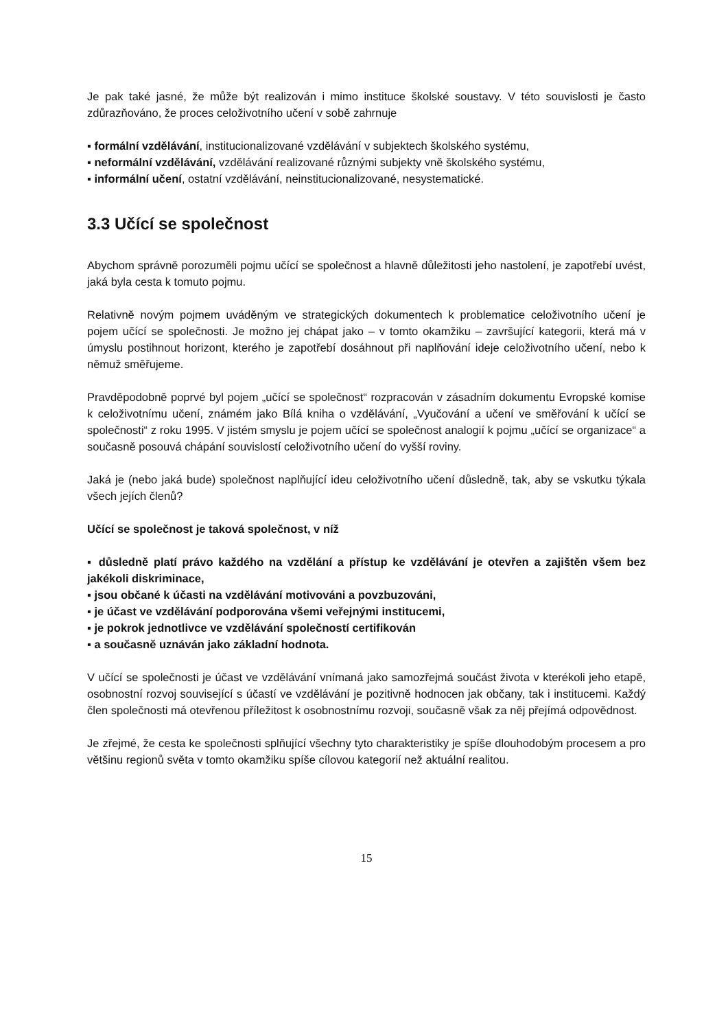Je pak také jasné, že může být realizován i mimo instituce školské soustavy. V této souvislosti je často zdůrazňováno, že proces celoživotního učení v sobě zahrnuje
▪ formální vzdělávání, institucionalizované vzdělávání v subjektech školského systému,
▪ neformální vzdělávání, vzdělávání realizované různými subjekty vně školského systému,
▪ informální učení, ostatní vzdělávání, neinstitucionalizované, nesystematické.
3.3 Učící se společnost
Abychom správně porozuměli pojmu učící se společnost a hlavně důležitosti jeho nastolení, je zapotřebí uvést, jaká byla cesta k tomuto pojmu.
Relativně novým pojmem uváděným ve strategických dokumentech k problematice celoživotního učení je pojem učící se společnosti. Je možno jej chápat jako – v tomto okamžiku – završující kategorii, která má v úmyslu postihnout horizont, kterého je zapotřebí dosáhnout při naplňování ideje celoživotního učení, nebo k němuž směřujeme.
Pravděpodobně poprvé byl pojem „učící se společnost“ rozpracován v zásadním dokumentu Evropské komise k celoživotnímu učení, známém jako Bílá kniha o vzdělávání, „Vyučování a učení ve směřování k učící se společnosti“ z roku 1995. V jistém smyslu je pojem učící se společnost analogií k pojmu „učící se organizace“ a současně posouvá chápání souvislostí celoživotního učení do vyšší roviny.
Jaká je (nebo jaká bude) společnost naplňující ideu celoživotního učení důsledně, tak, aby se vskutku týkala všech jejích členů?
Učící se společnost je taková společnost, v níž
▪ důsledně platí právo každého na vzdělání a přístup ke vzdělávání je otevřen a zajištěn všem bez jakékoli diskriminace,
▪ jsou občané k účasti na vzdělávání motivováni a povzbuzováni,
▪ je účast ve vzdělávání podporována všemi veřejnými institucemi,
▪ je pokrok jednotlivce ve vzdělávání společností certifikován
▪ a současně uznáván jako základní hodnota.
V učící se společnosti je účast ve vzdělávání vnímaná jako samozřejmá součást života v kterékoli jeho etapě, osobnostní rozvoj související s účastí ve vzdělávání je pozitivně hodnocen jak občany, tak i institucemi. Každý člen společnosti má otevřenou příležitost k osobnostnímu rozvoji, současně však za něj přejímá odpovědnost.
Je zřejmé, že cesta ke společnosti splňující všechny tyto charakteristiky je spíše dlouhodobým procesem a pro většinu regionů světa v tomto okamžiku spíše cílovou kategorií než aktuální realitou.
15